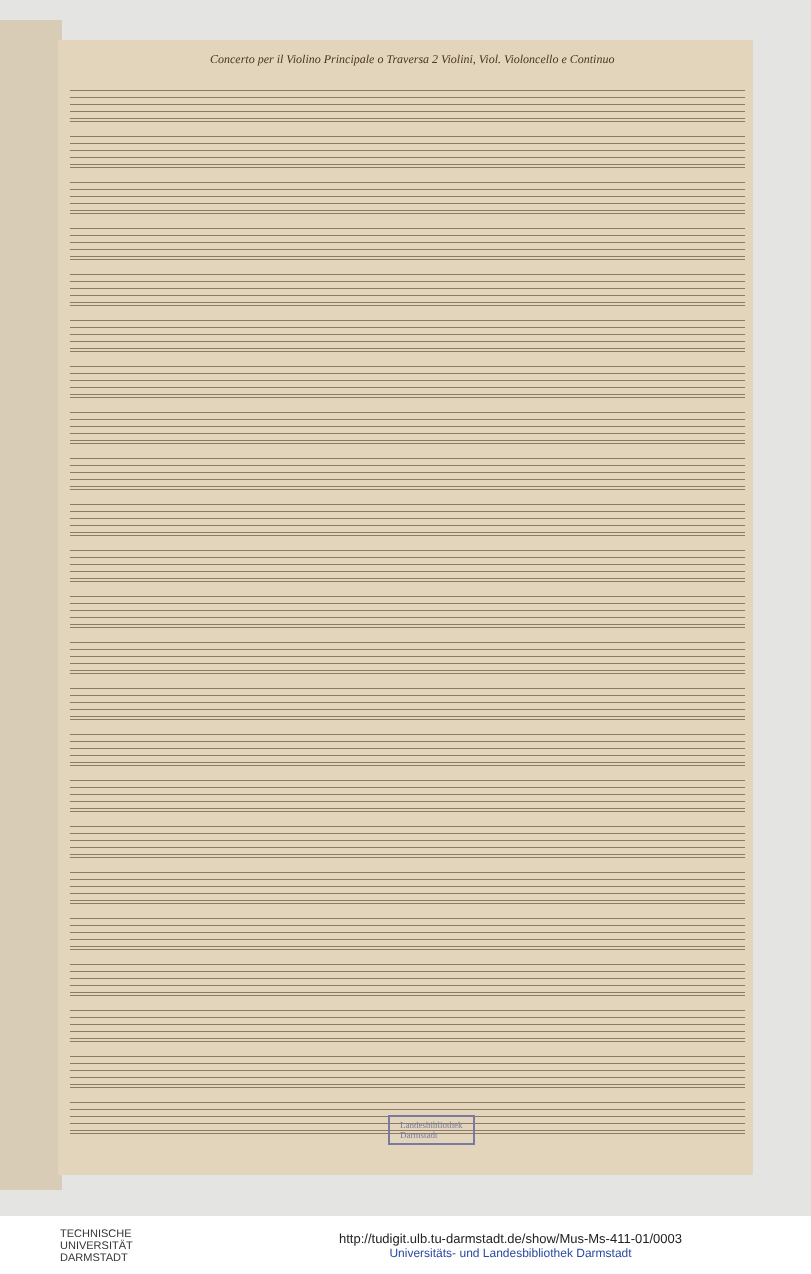Concerto per il Violino Principale o Traversa 2 Violini, Viol. Violoncello e Continuo
Landesbibliothek
Darmstadt
TECHNISCHE
UNIVERSITÄT
DARMSTADT
http://tudigit.ulb.tu-darmstadt.de/show/Mus-Ms-411-01/0003
Universitäts- und Landesbibliothek Darmstadt